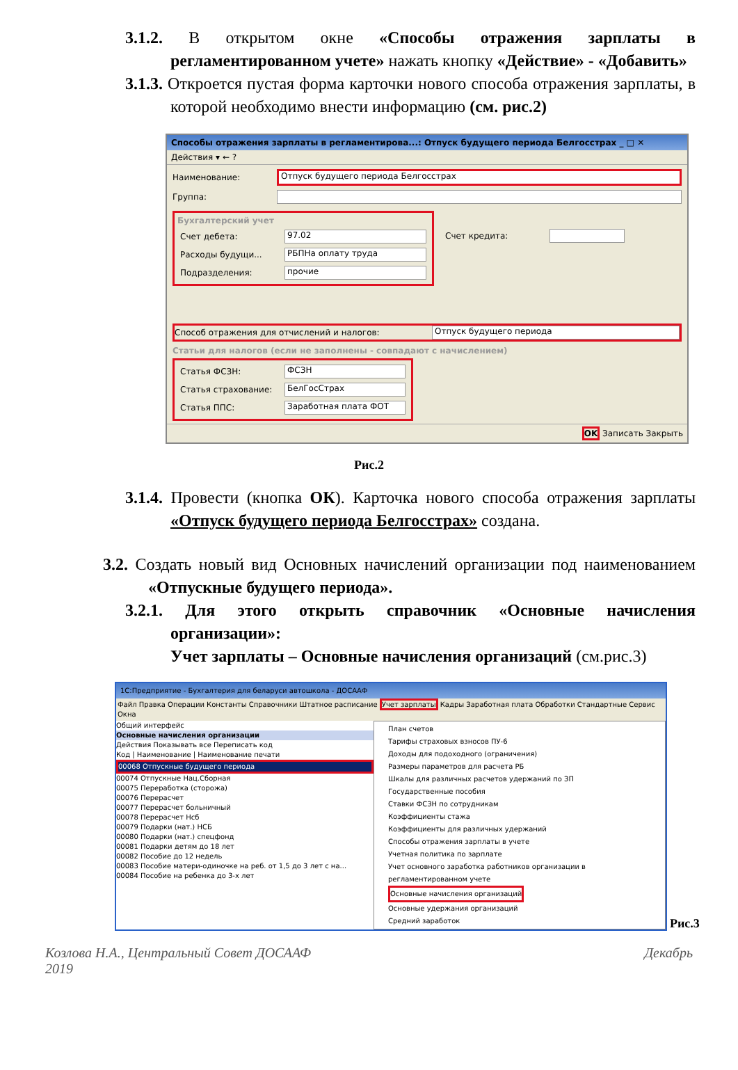3.1.2. В открытом окне «Способы отражения зарплаты в регламентированном учете» нажать кнопку «Действие» - «Добавить»
3.1.3. Откроется пустая форма карточки нового способа отражения зарплаты, в которой необходимо внести информацию (см. рис.2)
Способы отражения зарплаты в регламентирова...: Отпуск будущего периода Белгосстрах _ □ ✕
Действия ▾ ← ?
Наименование: Отпуск будущего периода Белгосстрах
Группа:
Бухгалтерский учет
Счет дебета: 97.02
Расходы будущи... РБПНа оплату труда
Подразделения: прочие
Счет кредита:
Способ отражения для отчислений и налогов: Отпуск будущего периода
Статьи для налогов (если не заполнены - совпадают с начислением)
Статья ФСЗН: ФСЗН
Статья страхование: БелГосСтрах
Статья ППС: Заработная плата ФОТ
OK Записать Закрыть
Рис.2
3.1.4. Провести (кнопка ОК). Карточка нового способа отражения зарплаты «Отпуск будущего периода Белгосстрах» создана.
3.2. Создать новый вид Основных начислений организации под наименованием «Отпускные будущего периода».
3.2.1. Для этого открыть справочник «Основные начисления организации»:
Учет зарплаты – Основные начисления организаций (см.рис.3)
1С:Предприятие - Бухгалтерия для беларуси автошкола - ДОСААФ
Файл Правка Операции Константы Справочники Штатное расписание Учет зарплаты Кадры Заработная плата Обработки Стандартные Сервис Окна
Общий интерфейс
Основные начисления организации
Действия Показывать все Переписать код
Код | Наименование | Наименование печати
00068 Отпускные будущего периода
00074 Отпускные Нац.Сборная
00075 Переработка (сторожа)
00076 Перерасчет
00077 Перерасчет больничный
00078 Перерасчет Нсб
00079 Подарки (нат.) НСБ
00080 Подарки (нат.) спецфонд
00081 Подарки детям до 18 лет
00082 Пособие до 12 недель
00083 Пособие матери-одиночке на реб. от 1,5 до 3 лет с на...
00084 Пособие на ребенка до 3-х лет
План счетов
Тарифы страховых взносов ПУ-6
Доходы для подоходного (ограничения)
Размеры параметров для расчета РБ
Шкалы для различных расчетов удержаний по ЗП
Государственные пособия
Ставки ФСЗН по сотрудникам
Коэффициенты стажа
Коэффициенты для различных удержаний
Способы отражения зарплаты в учете
Учетная политика по зарплате
Учет основного заработка работников организации в регламентированном учете
Основные начисления организаций
Основные удержания организаций
Средний заработок
Рис.3
Козлова Н.А., Центральный Совет ДОСААФ
2019 Декабрь